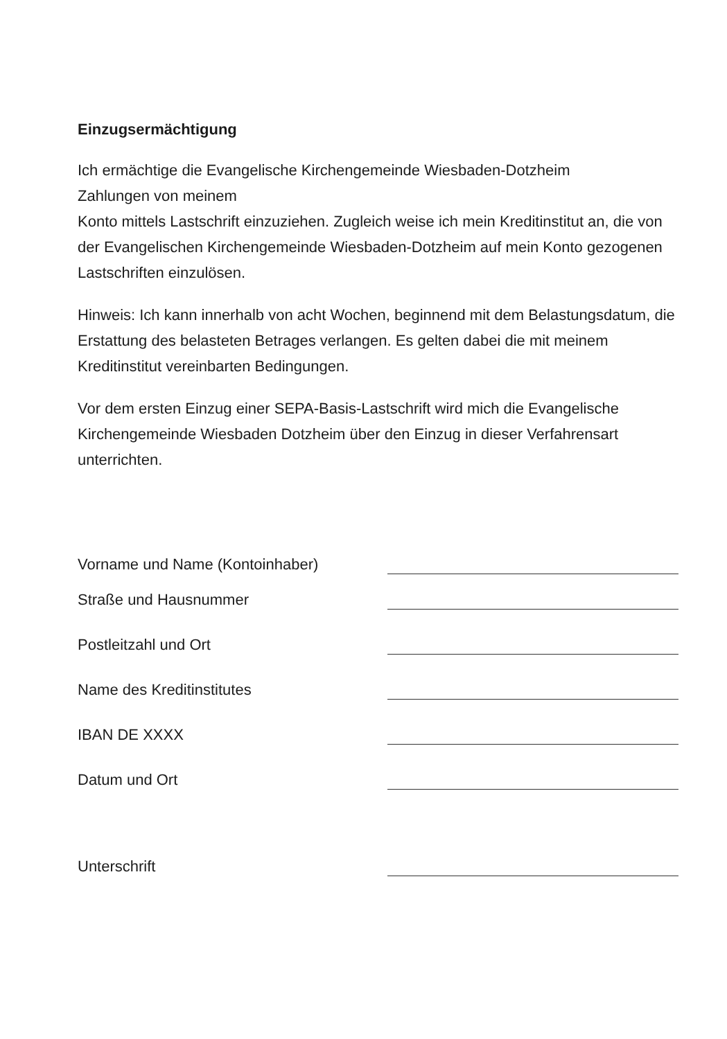Einzugsermächtigung
Ich ermächtige die Evangelische Kirchengemeinde Wiesbaden-Dotzheim
Zahlungen von meinem
Konto mittels Lastschrift einzuziehen. Zugleich weise ich mein Kreditinstitut an, die von der Evangelischen Kirchengemeinde Wiesbaden-Dotzheim auf mein Konto gezogenen Lastschriften einzulösen.
Hinweis: Ich kann innerhalb von acht Wochen, beginnend mit dem Belastungsdatum, die Erstattung des belasteten Betrages verlangen. Es gelten dabei die mit meinem Kreditinstitut vereinbarten Bedingungen.
Vor dem ersten Einzug einer SEPA-Basis-Lastschrift wird mich die Evangelische Kirchengemeinde Wiesbaden Dotzheim über den Einzug in dieser Verfahrensart unterrichten.
Vorname und Name (Kontoinhaber)
Straße und Hausnummer
Postleitzahl und Ort
Name des Kreditinstitutes
IBAN DE XXXX
Datum und Ort
Unterschrift